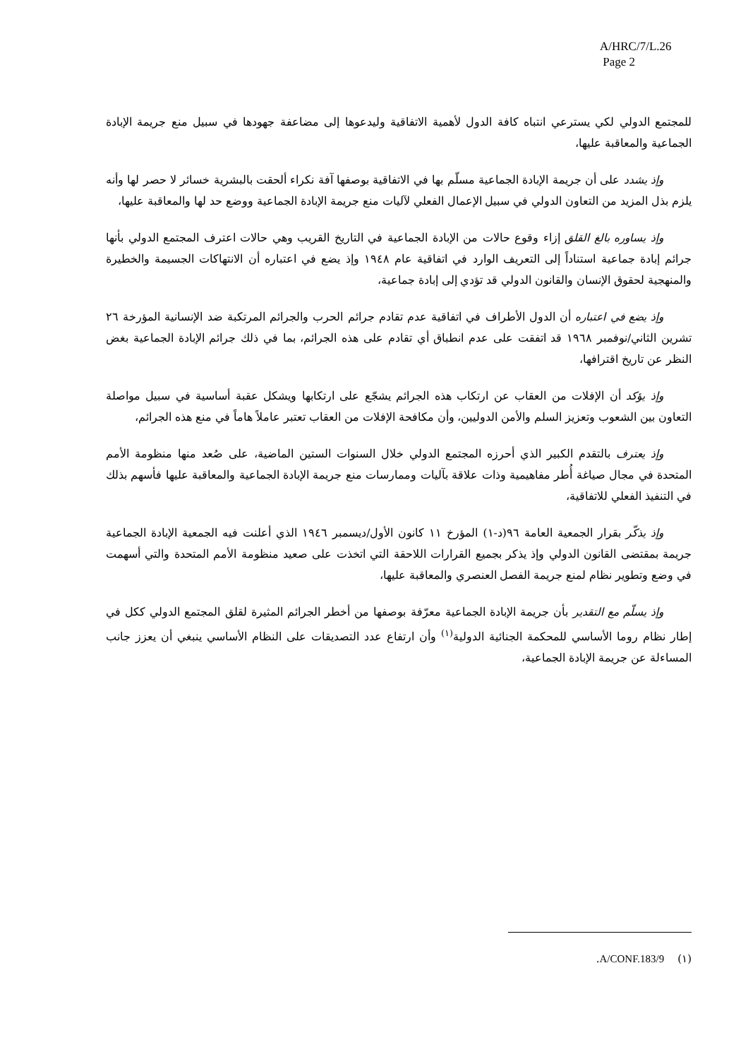A/HRC/7/L.26
Page 2
للمجتمع الدولي لكي يسترعي انتباه كافة الدول لأهمية الاتفاقية وليدعوها إلى مضاعفة جهودها في سبيل منع جريمة الإبادة الجماعية والمعاقبة عليها،
وإذ يشدد على أن جريمة الإبادة الجماعية مسلّم بها في الاتفاقية بوصفها آفة نكراء ألحقت بالبشرية خسائر لا حصر لها وأنه يلزم بذل المزيد من التعاون الدولي في سبيل الإعمال الفعلي لآليات منع جريمة الإبادة الجماعية ووضع حد لها والمعاقبة عليها،
وإذ يساوره بالغ القلق إزاء وقوع حالات من الإبادة الجماعية في التاريخ القريب وهي حالات اعترف المجتمع الدولي بأنها جرائم إبادة جماعية استناداً إلى التعريف الوارد في اتفاقية عام ١٩٤٨ وإذ يضع في اعتباره أن الانتهاكات الجسيمة والخطيرة والمنهجية لحقوق الإنسان والقانون الدولي قد تؤدي إلى إبادة جماعية،
وإذ يضع في اعتباره أن الدول الأطراف في اتفاقية عدم تقادم جرائم الحرب والجرائم المرتكبة ضد الإنسانية المؤرخة ٢٦ تشرين الثاني/نوفمبر ١٩٦٨ قد اتفقت على عدم انطباق أي تقادم على هذه الجرائم، بما في ذلك جرائم الإبادة الجماعية بغض النظر عن تاريخ اقترافها،
وإذ يؤكد أن الإفلات من العقاب عن ارتكاب هذه الجرائم يشجّع على ارتكابها ويشكل عقبة أساسية في سبيل مواصلة التعاون بين الشعوب وتعزيز السلم والأمن الدوليين، وأن مكافحة الإفلات من العقاب تعتبر عاملاً هاماً في منع هذه الجرائم،
وإذ يعترف بالتقدم الكبير الذي أحرزه المجتمع الدولي خلال السنوات الستين الماضية، على صُعد منها منظومة الأمم المتحدة في مجال صياغة أُطر مفاهيمية وذات علاقة بآليات وممارسات منع جريمة الإبادة الجماعية والمعاقبة عليها فأسهم بذلك في التنفيذ الفعلي للاتفاقية،
وإذ يذكّر بقرار الجمعية العامة ٩٦(د-١) المؤرخ ١١ كانون الأول/ديسمبر ١٩٤٦ الذي أعلنت فيه الجمعية الإبادة الجماعية جريمة بمقتضى القانون الدولي وإذ يذكر بجميع القرارات اللاحقة التي اتخذت على صعيد منظومة الأمم المتحدة والتي أسهمت في وضع وتطوير نظام لمنع جريمة الفصل العنصري والمعاقبة عليها،
وإذ يسلّم مع التقدير بأن جريمة الإبادة الجماعية معرّفة بوصفها من أخطر الجرائم المثيرة لقلق المجتمع الدولي ككل في إطار نظام روما الأساسي للمحكمة الجنائية الدولية<sup>(١)</sup> وأن ارتفاع عدد التصديقات على النظام الأساسي ينبغي أن يعزز جانب المساءلة عن جريمة الإبادة الجماعية،
(١) A/CONF.183/9.